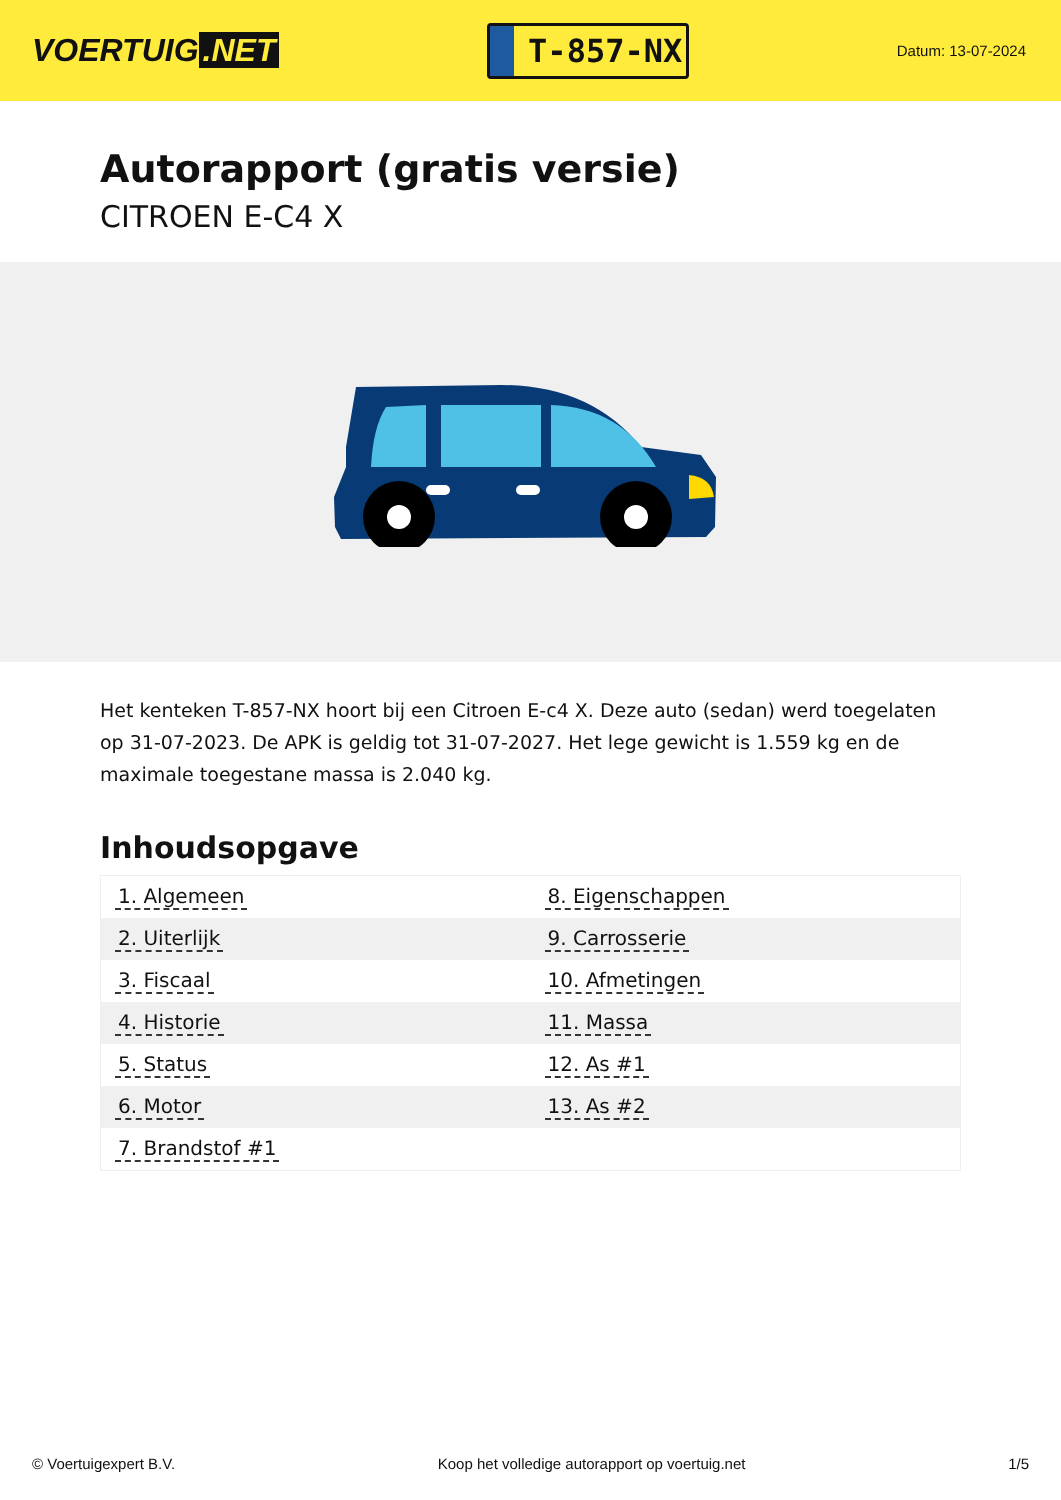VOERTUIG.NET
T-857-NX
Datum: 13-07-2024
Autorapport (gratis versie)
CITROEN E-C4 X
Het kenteken T-857-NX hoort bij een Citroen E-c4 X. Deze auto (sedan) werd toegelaten op 31-07-2023. De APK is geldig tot 31-07-2027. Het lege gewicht is 1.559 kg en de maximale toegestane massa is 2.040 kg.
Inhoudsopgave
| 1. Algemeen | 8. Eigenschappen |
| 2. Uiterlijk | 9. Carrosserie |
| 3. Fiscaal | 10. Afmetingen |
| 4. Historie | 11. Massa |
| 5. Status | 12. As #1 |
| 6. Motor | 13. As #2 |
| 7. Brandstof #1 | |
© Voertuigexpert B.V. Koop het volledige autorapport op voertuig.net 1/5